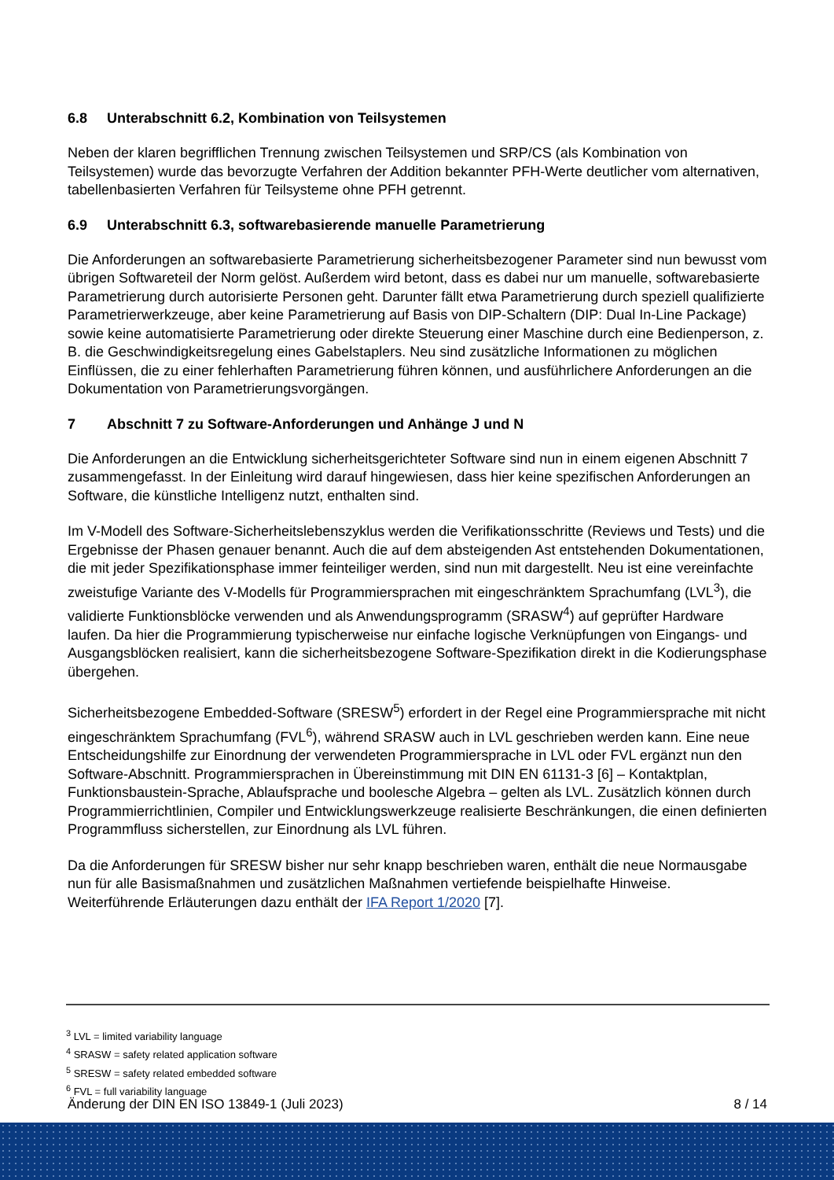6.8 Unterabschnitt 6.2, Kombination von Teilsystemen
Neben der klaren begrifflichen Trennung zwischen Teilsystemen und SRP/CS (als Kombination von Teilsystemen) wurde das bevorzugte Verfahren der Addition bekannter PFH-Werte deutlicher vom alternativen, tabellenbasierten Verfahren für Teilsysteme ohne PFH getrennt.
6.9 Unterabschnitt 6.3, softwarebasierende manuelle Parametrierung
Die Anforderungen an softwarebasierte Parametrierung sicherheitsbezogener Parameter sind nun bewusst vom übrigen Softwareteil der Norm gelöst. Außerdem wird betont, dass es dabei nur um manuelle, softwarebasierte Parametrierung durch autorisierte Personen geht. Darunter fällt etwa Parametrierung durch speziell qualifizierte Parametrierwerkzeuge, aber keine Parametrierung auf Basis von DIP-Schaltern (DIP: Dual In-Line Package) sowie keine automatisierte Parametrierung oder direkte Steuerung einer Maschine durch eine Bedienperson, z. B. die Geschwindigkeitsregelung eines Gabelstaplers. Neu sind zusätzliche Informationen zu möglichen Einflüssen, die zu einer fehlerhaften Parametrierung führen können, und ausführlichere Anforderungen an die Dokumentation von Parametrierungsvorgängen.
7 Abschnitt 7 zu Software-Anforderungen und Anhänge J und N
Die Anforderungen an die Entwicklung sicherheitsgerichteter Software sind nun in einem eigenen Abschnitt 7 zusammengefasst. In der Einleitung wird darauf hingewiesen, dass hier keine spezifischen Anforderungen an Software, die künstliche Intelligenz nutzt, enthalten sind.
Im V-Modell des Software-Sicherheitslebenszyklus werden die Verifikationsschritte (Reviews und Tests) und die Ergebnisse der Phasen genauer benannt. Auch die auf dem absteigenden Ast entstehenden Dokumentationen, die mit jeder Spezifikationsphase immer feinteiliger werden, sind nun mit dargestellt. Neu ist eine vereinfachte zweistufige Variante des V-Modells für Programmiersprachen mit eingeschränktem Sprachumfang (LVL<sup>3</sup>), die validierte Funktionsblöcke verwenden und als Anwendungsprogramm (SRASW<sup>4</sup>) auf geprüfter Hardware laufen. Da hier die Programmierung typischerweise nur einfache logische Verknüpfungen von Eingangs- und Ausgangsblöcken realisiert, kann die sicherheitsbezogene Software-Spezifikation direkt in die Kodierungsphase übergehen.
Sicherheitsbezogene Embedded-Software (SRESW<sup>5</sup>) erfordert in der Regel eine Programmiersprache mit nicht eingeschränktem Sprachumfang (FVL<sup>6</sup>), während SRASW auch in LVL geschrieben werden kann. Eine neue Entscheidungshilfe zur Einordnung der verwendeten Programmiersprache in LVL oder FVL ergänzt nun den Software-Abschnitt. Programmiersprachen in Übereinstimmung mit DIN EN 61131-3 [6] – Kontaktplan, Funktionsbaustein-Sprache, Ablaufsprache und boolesche Algebra – gelten als LVL. Zusätzlich können durch Programmierrichtlinien, Compiler und Entwicklungswerkzeuge realisierte Beschränkungen, die einen definierten Programmfluss sicherstellen, zur Einordnung als LVL führen.
Da die Anforderungen für SRESW bisher nur sehr knapp beschrieben waren, enthält die neue Normausgabe nun für alle Basismaßnahmen und zusätzlichen Maßnahmen vertiefende beispielhafte Hinweise. Weiterführende Erläuterungen dazu enthält der IFA Report 1/2020 [7].
<sup>3</sup> LVL = limited variability language
<sup>4</sup> SRASW = safety related application software
<sup>5</sup> SRESW = safety related embedded software
<sup>6</sup> FVL = full variability language
Änderung der DIN EN ISO 13849-1 (Juli 2023) 8 / 14